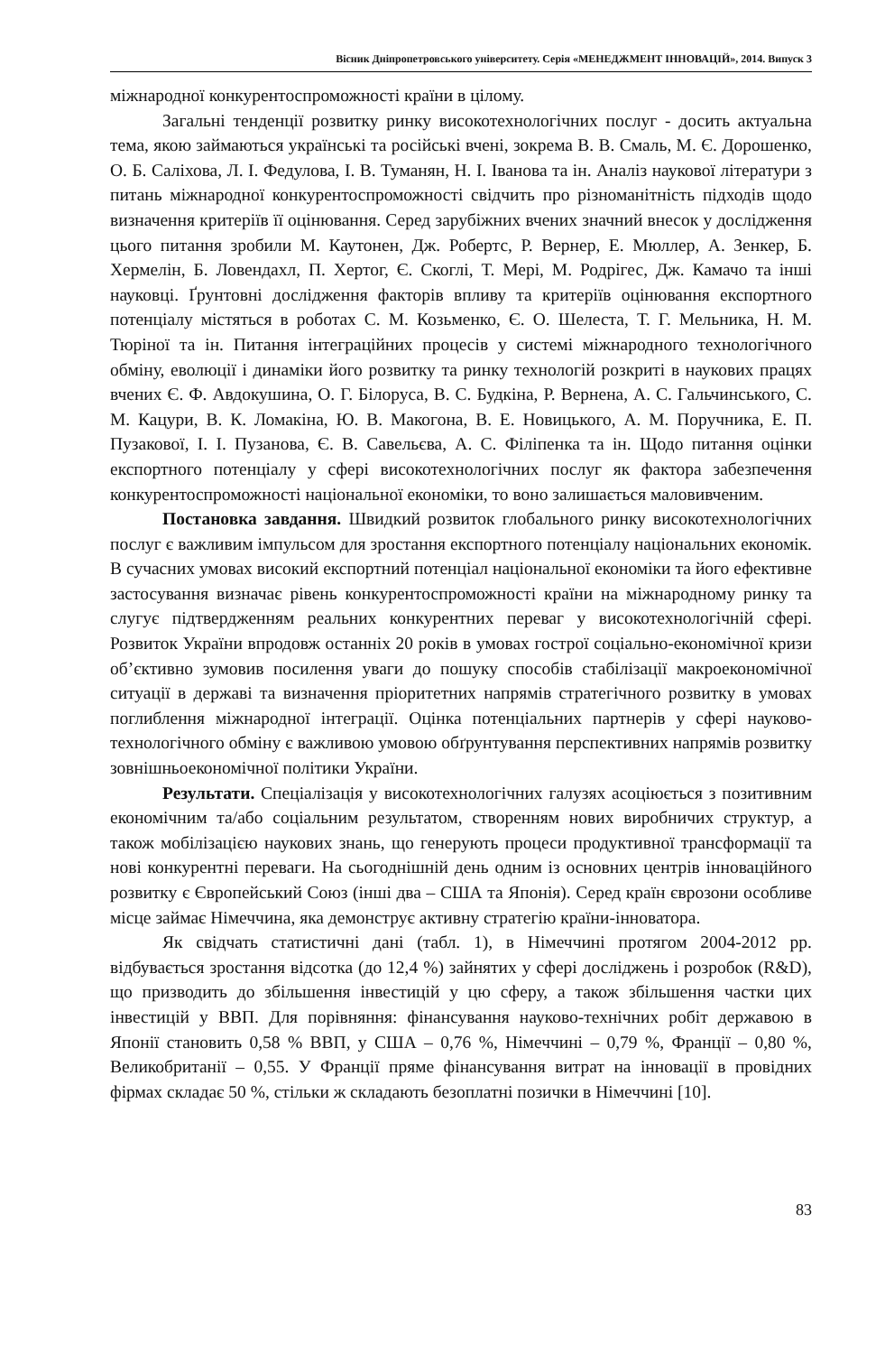Вісник Дніпропетровського університету. Серія «МЕНЕДЖМЕНТ ІННОВАЦІЙ», 2014. Випуск 3
міжнародної конкурентоспроможності країни в цілому.
Загальні тенденції розвитку ринку високотехнологічних послуг - досить актуальна тема, якою займаються українські та російські вчені, зокрема В. В. Смаль, М. Є. Дорошенко, О. Б. Саліхова, Л. І. Федулова, І. В. Туманян, Н. І. Іванова та ін. Аналіз наукової літератури з питань міжнародної конкурентоспроможності свідчить про різноманітність підходів щодо визначення критеріїв її оцінювання. Серед зарубіжних вчених значний внесок у дослідження цього питання зробили М. Каутонен, Дж. Робертс, Р. Вернер, Е. Мюллер, А. Зенкер, Б. Хермелін, Б. Ловендахл, П. Хертог, Є. Скоглі, Т. Мері, М. Родрігес, Дж. Камачо та інші науковці. Ґрунтовні дослідження факторів впливу та критеріїв оцінювання експортного потенціалу містяться в роботах С. М. Козьменко, Є. О. Шелеста, Т. Г. Мельника, Н. М. Тюріної та ін. Питання інтеграційних процесів у системі міжнародного технологічного обміну, еволюції і динаміки його розвитку та ринку технологій розкриті в наукових працях вчених Є. Ф. Авдокушина, О. Г. Білоруса, В. С. Будкіна, Р. Вернена, А. С. Гальчинського, С. М. Кацури, В. К. Ломакіна, Ю. В. Макогона, В. Е. Новицького, А. М. Поручника, Е. П. Пузакової, І. І. Пузанова, Є. В. Савельєва, А. С. Філіпенка та ін. Щодо питання оцінки експортного потенціалу у сфері високотехнологічних послуг як фактора забезпечення конкурентоспроможності національної економіки, то воно залишається маловивченим.
Постановка завдання. Швидкий розвиток глобального ринку високотехнологічних послуг є важливим імпульсом для зростання експортного потенціалу національних економік. В сучасних умовах високий експортний потенціал національної економіки та його ефективне застосування визначає рівень конкурентоспроможності країни на міжнародному ринку та слугує підтвердженням реальних конкурентних переваг у високотехнологічній сфері. Розвиток України впродовж останніх 20 років в умовах гострої соціально-економічної кризи об’єктивно зумовив посилення уваги до пошуку способів стабілізації макроекономічної ситуації в державі та визначення пріоритетних напрямів стратегічного розвитку в умовах поглиблення міжнародної інтеграції. Оцінка потенціальних партнерів у сфері науково-технологічного обміну є важливою умовою обґрунтування перспективних напрямів розвитку зовнішньоекономічної політики України.
Результати. Спеціалізація у високотехнологічних галузях асоціюється з позитивним економічним та/або соціальним результатом, створенням нових виробничих структур, а також мобілізацією наукових знань, що генерують процеси продуктивної трансформації та нові конкурентні переваги. На сьогоднішній день одним із основних центрів інноваційного розвитку є Європейський Союз (інші два – США та Японія). Серед країн єврозони особливе місце займає Німеччина, яка демонструє активну стратегію країни-інноватора.
Як свідчать статистичні дані (табл. 1), в Німеччині протягом 2004-2012 рр. відбувається зростання відсотка (до 12,4 %) зайнятих у сфері досліджень і розробок (R&D), що призводить до збільшення інвестицій у цю сферу, а також збільшення частки цих інвестицій у ВВП. Для порівняння: фінансування науково-технічних робіт державою в Японії становить 0,58 % ВВП, у США – 0,76 %, Німеччині – 0,79 %, Франції – 0,80 %, Великобританії – 0,55. У Франції пряме фінансування витрат на інновації в провідних фірмах складає 50 %, стільки ж складають безоплатні позички в Німеччині [10].
83